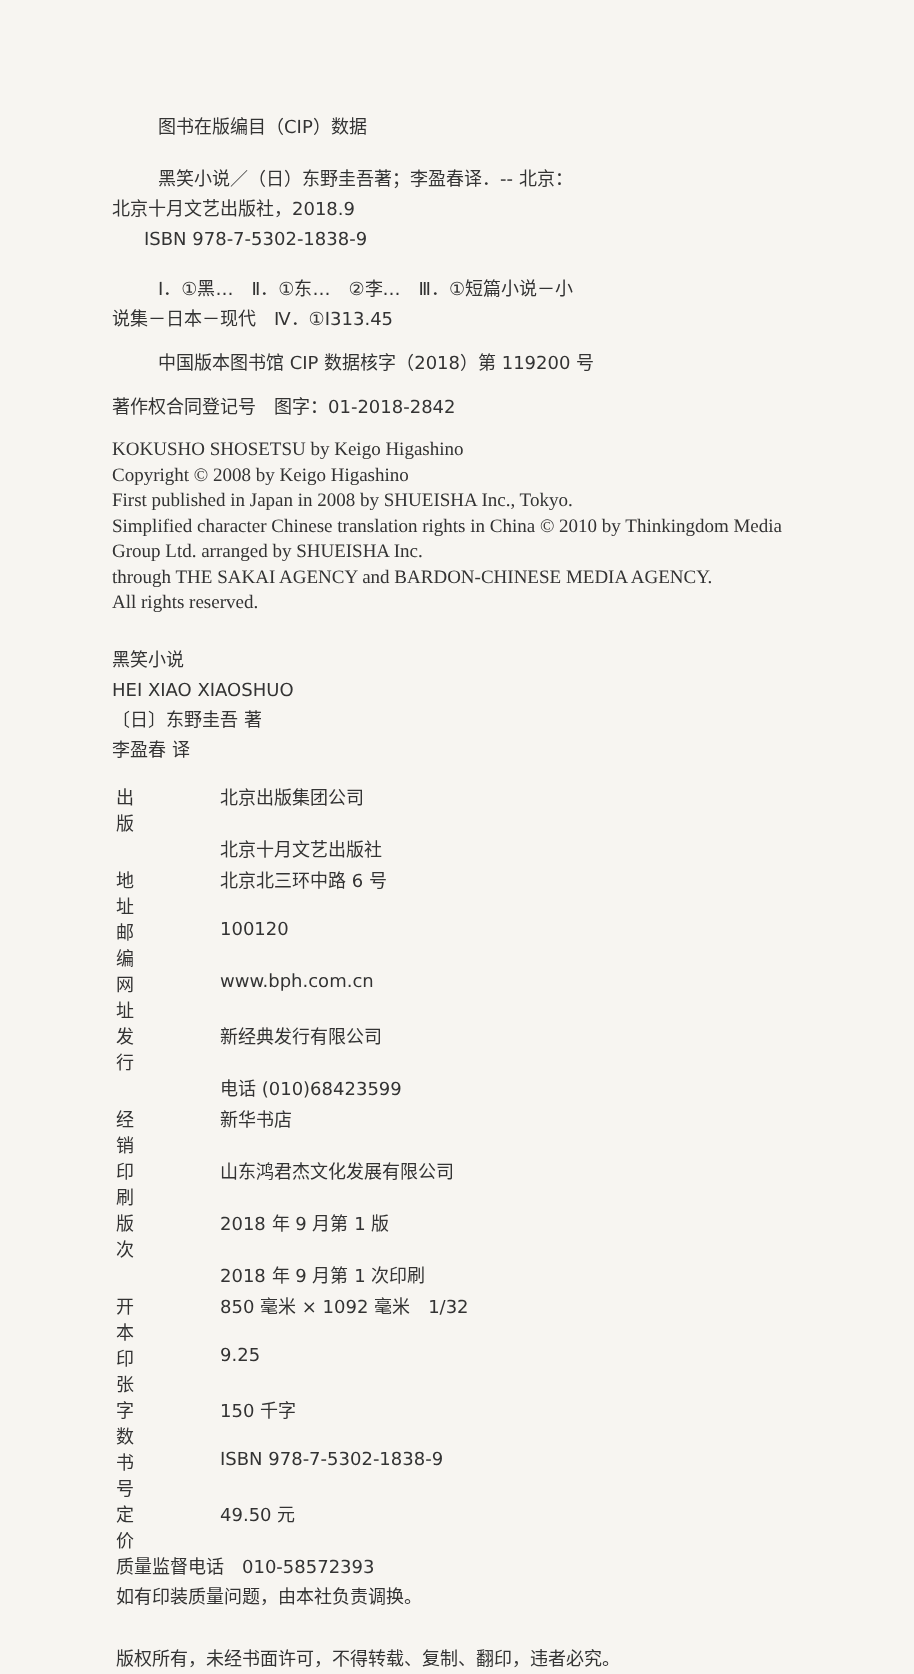图书在版编目（CIP）数据
黑笑小说／（日）东野圭吾著；李盈春译．-- 北京：
北京十月文艺出版社，2018.9
ISBN 978-7-5302-1838-9
Ⅰ．①黑…　Ⅱ．①东…　②李…　Ⅲ．①短篇小说－小
说集－日本－现代　Ⅳ．①I313.45
中国版本图书馆 CIP 数据核字（2018）第 119200 号
著作权合同登记号　图字：01-2018-2842
KOKUSHO SHOSETSU by Keigo Higashino
Copyright © 2008 by Keigo Higashino
First published in Japan in 2008 by SHUEISHA Inc., Tokyo.
Simplified character Chinese translation rights in China © 2010 by Thinkingdom Media Group Ltd. arranged by SHUEISHA Inc.
through THE SAKAI AGENCY and BARDON-CHINESE MEDIA AGENCY.
All rights reserved.
黑笑小说
HEI XIAO XIAOSHUO
〔日〕东野圭吾 著
李盈春 译
| 出版 | 北京出版集团公司 |
| | 北京十月文艺出版社 |
| 地址 | 北京北三环中路 6 号 |
| 邮编 | 100120 |
| 网址 | www.bph.com.cn |
| 发行 | 新经典发行有限公司 |
| | 电话 (010)68423599 |
| 经销 | 新华书店 |
| 印刷 | 山东鸿君杰文化发展有限公司 |
| 版次 | 2018 年 9 月第 1 版 |
| | 2018 年 9 月第 1 次印刷 |
| 开本 | 850 毫米 × 1092 毫米 1/32 |
| 印张 | 9.25 |
| 字数 | 150 千字 |
| 书号 | ISBN 978-7-5302-1838-9 |
| 定价 | 49.50 元 |
质量监督电话　010-58572393
如有印装质量问题，由本社负责调换。
版权所有，未经书面许可，不得转载、复制、翻印，违者必究。